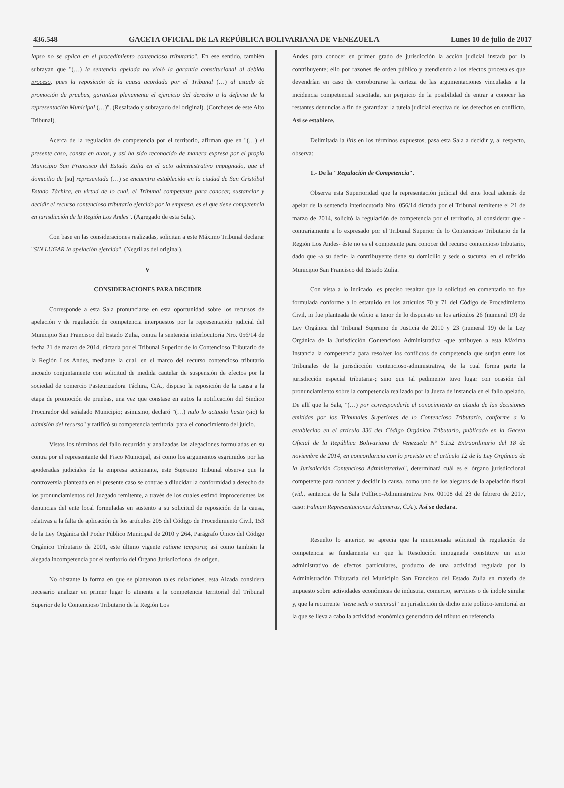436.548 GACETA OFICIAL DE LA REPÚBLICA BOLIVARIANA DE VENEZUELA Lunes 10 de julio de 2017
lapso no se aplica en el procedimiento contencioso tributario". En ese sentido, también subrayan que "(…) la sentencia apelada no violó la garantía constitucional al debido proceso, pues la reposición de la causa acordada por el Tribunal (…) al estado de promoción de pruebas, garantiza plenamente el ejercicio del derecho a la defensa de la representación Municipal (…)". (Resaltado y subrayado del original). (Corchetes de este Alto Tribunal).
Acerca de la regulación de competencia por el territorio, afirman que en "(…) el presente caso, consta en autos, y así ha sido reconocido de manera expresa por el propio Municipio San Francisco del Estado Zulia en el acto administrativo impugnado, que el domicilio de [su] representada (…) se encuentra establecido en la ciudad de San Cristóbal Estado Táchira, en virtud de lo cual, el Tribunal competente para conocer, sustanciar y decidir el recurso contencioso tributario ejercido por la empresa, es el que tiene competencia en jurisdicción de la Región Los Andes". (Agregado de esta Sala).
Con base en las consideraciones realizadas, solicitan a este Máximo Tribunal declarar "SIN LUGAR la apelación ejercida". (Negrillas del original).
V
CONSIDERACIONES PARA DECIDIR
Corresponde a esta Sala pronunciarse en esta oportunidad sobre los recursos de apelación y de regulación de competencia interpuestos por la representación judicial del Municipio San Francisco del Estado Zulia, contra la sentencia interlocutoria Nro. 056/14 de fecha 21 de marzo de 2014, dictada por el Tribunal Superior de lo Contencioso Tributario de la Región Los Andes, mediante la cual, en el marco del recurso contencioso tributario incoado conjuntamente con solicitud de medida cautelar de suspensión de efectos por la sociedad de comercio Pasteurizadora Táchira, C.A., dispuso la reposición de la causa a la etapa de promoción de pruebas, una vez que constase en autos la notificación del Síndico Procurador del señalado Municipio; asimismo, declaró "(…) nulo lo actuado hasta (sic) la admisión del recurso" y ratificó su competencia territorial para el conocimiento del juicio.
Vistos los términos del fallo recurrido y analizadas las alegaciones formuladas en su contra por el representante del Fisco Municipal, así como los argumentos esgrimidos por las apoderadas judiciales de la empresa accionante, este Supremo Tribunal observa que la controversia planteada en el presente caso se contrae a dilucidar la conformidad a derecho de los pronunciamientos del Juzgado remitente, a través de los cuales estimó improcedentes las denuncias del ente local formuladas en sustento a su solicitud de reposición de la causa, relativas a la falta de aplicación de los artículos 205 del Código de Procedimiento Civil, 153 de la Ley Orgánica del Poder Público Municipal de 2010 y 264, Parágrafo Único del Código Orgánico Tributario de 2001, este último vigente ratione temporis; así como también la alegada incompetencia por el territorio del Órgano Jurisdiccional de origen.
No obstante la forma en que se plantearon tales delaciones, esta Alzada considera necesario analizar en primer lugar lo atinente a la competencia territorial del Tribunal Superior de lo Contencioso Tributario de la Región Los
Andes para conocer en primer grado de jurisdicción la acción judicial instada por la contribuyente; ello por razones de orden público y atendiendo a los efectos procesales que devendrían en caso de corroborarse la certeza de las argumentaciones vinculadas a la incidencia competencial suscitada, sin perjuicio de la posibilidad de entrar a conocer las restantes denuncias a fin de garantizar la tutela judicial efectiva de los derechos en conflicto. Así se establece.
Delimitada la litis en los términos expuestos, pasa esta Sala a decidir y, al respecto, observa:
1.- De la "Regulación de Competencia".
Observa esta Superioridad que la representación judicial del ente local además de apelar de la sentencia interlocutoria Nro. 056/14 dictada por el Tribunal remitente el 21 de marzo de 2014, solicitó la regulación de competencia por el territorio, al considerar que -contrariamente a lo expresado por el Tribunal Superior de lo Contencioso Tributario de la Región Los Andes- éste no es el competente para conocer del recurso contencioso tributario, dado que -a su decir- la contribuyente tiene su domicilio y sede o sucursal en el referido Municipio San Francisco del Estado Zulia.
Con vista a lo indicado, es preciso resaltar que la solicitud en comentario no fue formulada conforme a lo estatuido en los artículos 70 y 71 del Código de Procedimiento Civil, ni fue planteada de oficio a tenor de lo dispuesto en los artículos 26 (numeral 19) de Ley Orgánica del Tribunal Supremo de Justicia de 2010 y 23 (numeral 19) de la Ley Orgánica de la Jurisdicción Contencioso Administrativa -que atribuyen a esta Máxima Instancia la competencia para resolver los conflictos de competencia que surjan entre los Tribunales de la jurisdicción contencioso-administrativa, de la cual forma parte la jurisdicción especial tributaria-; sino que tal pedimento tuvo lugar con ocasión del pronunciamiento sobre la competencia realizado por la Jueza de instancia en el fallo apelado. De allí que la Sala, "(…) por corresponderle el conocimiento en alzada de las decisiones emitidas por los Tribunales Superiores de lo Contencioso Tributario, conforme a lo establecido en el artículo 336 del Código Orgánico Tributario, publicado en la Gaceta Oficial de la República Bolivariana de Venezuela N° 6.152 Extraordinario del 18 de noviembre de 2014, en concordancia con lo previsto en el artículo 12 de la Ley Orgánica de la Jurisdicción Contencioso Administrativa", determinará cuál es el órgano jurisdiccional competente para conocer y decidir la causa, como uno de los alegatos de la apelación fiscal (vid., sentencia de la Sala Político-Administrativa Nro. 00108 del 23 de febrero de 2017, caso: Falman Representaciones Aduaneras, C.A.). Así se declara.
Resuelto lo anterior, se aprecia que la mencionada solicitud de regulación de competencia se fundamenta en que la Resolución impugnada constituye un acto administrativo de efectos particulares, producto de una actividad regulada por la Administración Tributaria del Municipio San Francisco del Estado Zulia en materia de impuesto sobre actividades económicas de industria, comercio, servicios o de índole similar y, que la recurrente "tiene sede o sucursal" en jurisdicción de dicho ente político-territorial en la que se lleva a cabo la actividad económica generadora del tributo en referencia.